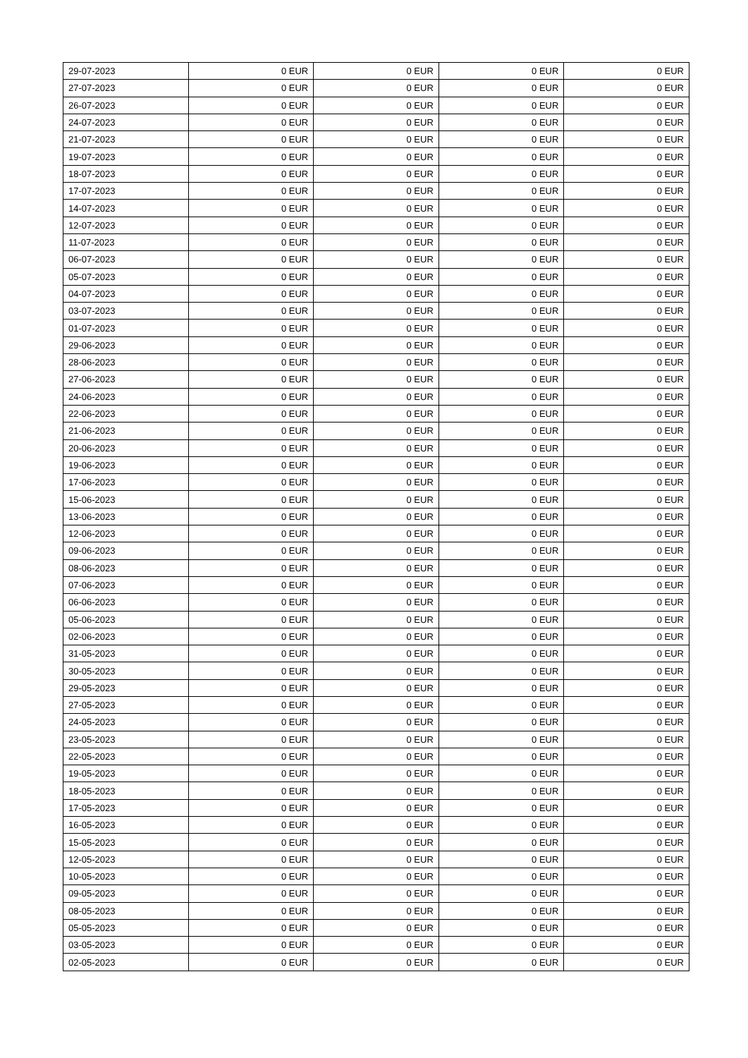| 29-07-2023 | 0 EUR | 0 EUR | 0 EUR | 0 EUR |
| 27-07-2023 | 0 EUR | 0 EUR | 0 EUR | 0 EUR |
| 26-07-2023 | 0 EUR | 0 EUR | 0 EUR | 0 EUR |
| 24-07-2023 | 0 EUR | 0 EUR | 0 EUR | 0 EUR |
| 21-07-2023 | 0 EUR | 0 EUR | 0 EUR | 0 EUR |
| 19-07-2023 | 0 EUR | 0 EUR | 0 EUR | 0 EUR |
| 18-07-2023 | 0 EUR | 0 EUR | 0 EUR | 0 EUR |
| 17-07-2023 | 0 EUR | 0 EUR | 0 EUR | 0 EUR |
| 14-07-2023 | 0 EUR | 0 EUR | 0 EUR | 0 EUR |
| 12-07-2023 | 0 EUR | 0 EUR | 0 EUR | 0 EUR |
| 11-07-2023 | 0 EUR | 0 EUR | 0 EUR | 0 EUR |
| 06-07-2023 | 0 EUR | 0 EUR | 0 EUR | 0 EUR |
| 05-07-2023 | 0 EUR | 0 EUR | 0 EUR | 0 EUR |
| 04-07-2023 | 0 EUR | 0 EUR | 0 EUR | 0 EUR |
| 03-07-2023 | 0 EUR | 0 EUR | 0 EUR | 0 EUR |
| 01-07-2023 | 0 EUR | 0 EUR | 0 EUR | 0 EUR |
| 29-06-2023 | 0 EUR | 0 EUR | 0 EUR | 0 EUR |
| 28-06-2023 | 0 EUR | 0 EUR | 0 EUR | 0 EUR |
| 27-06-2023 | 0 EUR | 0 EUR | 0 EUR | 0 EUR |
| 24-06-2023 | 0 EUR | 0 EUR | 0 EUR | 0 EUR |
| 22-06-2023 | 0 EUR | 0 EUR | 0 EUR | 0 EUR |
| 21-06-2023 | 0 EUR | 0 EUR | 0 EUR | 0 EUR |
| 20-06-2023 | 0 EUR | 0 EUR | 0 EUR | 0 EUR |
| 19-06-2023 | 0 EUR | 0 EUR | 0 EUR | 0 EUR |
| 17-06-2023 | 0 EUR | 0 EUR | 0 EUR | 0 EUR |
| 15-06-2023 | 0 EUR | 0 EUR | 0 EUR | 0 EUR |
| 13-06-2023 | 0 EUR | 0 EUR | 0 EUR | 0 EUR |
| 12-06-2023 | 0 EUR | 0 EUR | 0 EUR | 0 EUR |
| 09-06-2023 | 0 EUR | 0 EUR | 0 EUR | 0 EUR |
| 08-06-2023 | 0 EUR | 0 EUR | 0 EUR | 0 EUR |
| 07-06-2023 | 0 EUR | 0 EUR | 0 EUR | 0 EUR |
| 06-06-2023 | 0 EUR | 0 EUR | 0 EUR | 0 EUR |
| 05-06-2023 | 0 EUR | 0 EUR | 0 EUR | 0 EUR |
| 02-06-2023 | 0 EUR | 0 EUR | 0 EUR | 0 EUR |
| 31-05-2023 | 0 EUR | 0 EUR | 0 EUR | 0 EUR |
| 30-05-2023 | 0 EUR | 0 EUR | 0 EUR | 0 EUR |
| 29-05-2023 | 0 EUR | 0 EUR | 0 EUR | 0 EUR |
| 27-05-2023 | 0 EUR | 0 EUR | 0 EUR | 0 EUR |
| 24-05-2023 | 0 EUR | 0 EUR | 0 EUR | 0 EUR |
| 23-05-2023 | 0 EUR | 0 EUR | 0 EUR | 0 EUR |
| 22-05-2023 | 0 EUR | 0 EUR | 0 EUR | 0 EUR |
| 19-05-2023 | 0 EUR | 0 EUR | 0 EUR | 0 EUR |
| 18-05-2023 | 0 EUR | 0 EUR | 0 EUR | 0 EUR |
| 17-05-2023 | 0 EUR | 0 EUR | 0 EUR | 0 EUR |
| 16-05-2023 | 0 EUR | 0 EUR | 0 EUR | 0 EUR |
| 15-05-2023 | 0 EUR | 0 EUR | 0 EUR | 0 EUR |
| 12-05-2023 | 0 EUR | 0 EUR | 0 EUR | 0 EUR |
| 10-05-2023 | 0 EUR | 0 EUR | 0 EUR | 0 EUR |
| 09-05-2023 | 0 EUR | 0 EUR | 0 EUR | 0 EUR |
| 08-05-2023 | 0 EUR | 0 EUR | 0 EUR | 0 EUR |
| 05-05-2023 | 0 EUR | 0 EUR | 0 EUR | 0 EUR |
| 03-05-2023 | 0 EUR | 0 EUR | 0 EUR | 0 EUR |
| 02-05-2023 | 0 EUR | 0 EUR | 0 EUR | 0 EUR |